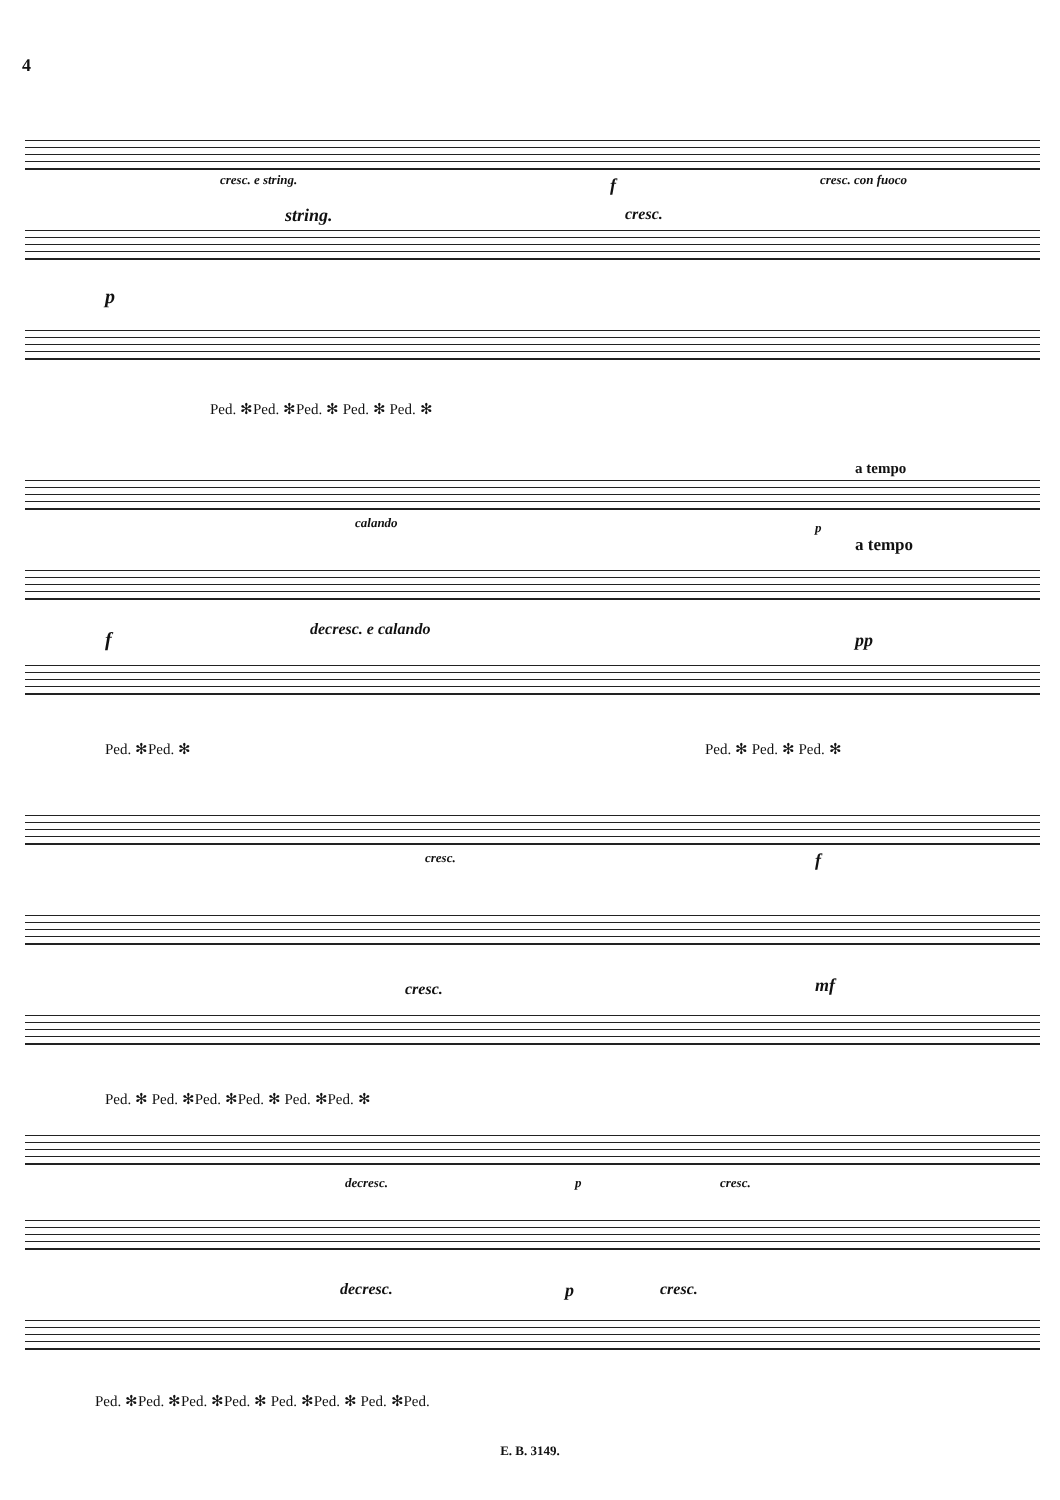4
cresc. e string. f cresc. con fuoco
string. cresc.
p
Ped. ✻Ped. ✻Ped. ✻ Ped. ✻ Ped. ✻
a tempo
calando p
a tempo
f decresc. e calando
pp
Ped. ✻Ped. ✻ Ped. ✻ Ped. ✻ Ped. ✻
cresc. f
cresc. mf
Ped. ✻ Ped. ✻Ped. ✻Ped. ✻ Ped. ✻Ped. ✻
decresc. p cresc.
decresc. p cresc.
Ped. ✻Ped. ✻Ped. ✻Ped. ✻ Ped. ✻Ped. ✻ Ped. ✻Ped.
E. B. 3149.